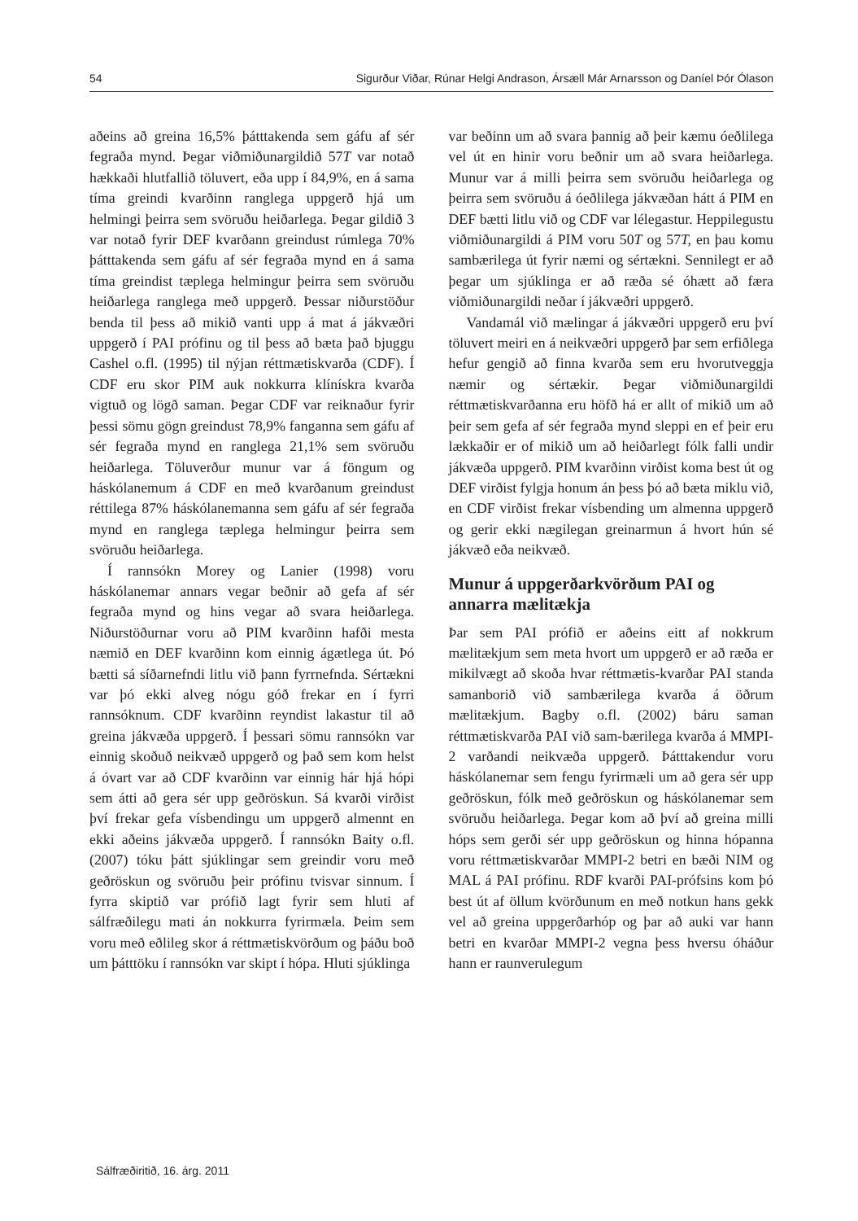54 Sigurður Viðar, Rúnar Helgi Andrason, Ársæll Már Arnarsson og Daníel Þór Ólason
aðeins að greina 16,5% þátttakenda sem gáfu af sér fegraða mynd. Þegar viðmiðunargildið 57T var notað hækkaði hlutfallið töluvert, eða upp í 84,9%, en á sama tíma greindi kvarðinn ranglega uppgerð hjá um helmingi þeirra sem svöruðu heiðarlega. Þegar gildið 3 var notað fyrir DEF kvarðann greindust rúmlega 70% þátttakenda sem gáfu af sér fegraða mynd en á sama tíma greindist tæplega helmingur þeirra sem svöruðu heiðarlega ranglega með uppgerð. Þessar niðurstöður benda til þess að mikið vanti upp á mat á jákvæðri uppgerð í PAI prófinu og til þess að bæta það bjuggu Cashel o.fl. (1995) til nýjan réttmætiskvarða (CDF). Í CDF eru skor PIM auk nokkurra klínískra kvarða vigtuð og lögð saman. Þegar CDF var reiknaður fyrir þessi sömu gögn greindust 78,9% fanganna sem gáfu af sér fegraða mynd en ranglega 21,1% sem svöruðu heiðarlega. Töluverður munur var á föngum og háskólanemum á CDF en með kvarðanum greindust réttilega 87% háskólanemanna sem gáfu af sér fegraða mynd en ranglega tæplega helmingur þeirra sem svöruðu heiðarlega.
Í rannsókn Morey og Lanier (1998) voru háskólanemar annars vegar beðnir að gefa af sér fegraða mynd og hins vegar að svara heiðarlega. Niðurstöðurnar voru að PIM kvarðinn hafði mesta næmið en DEF kvarðinn kom einnig ágætlega út. Þó bætti sá síðarnefndi litlu við þann fyrrnefnda. Sértækni var þó ekki alveg nógu góð frekar en í fyrri rannsóknum. CDF kvarðinn reyndist lakastur til að greina jákvæða uppgerð. Í þessari sömu rannsókn var einnig skoðuð neikvæð uppgerð og það sem kom helst á óvart var að CDF kvarðinn var einnig hár hjá hópi sem átti að gera sér upp geðröskun. Sá kvarði virðist því frekar gefa vísbendingu um uppgerð almennt en ekki aðeins jákvæða uppgerð. Í rannsókn Baity o.fl. (2007) tóku þátt sjúklingar sem greindir voru með geðröskun og svöruðu þeir prófinu tvisvar sinnum. Í fyrra skiptið var prófið lagt fyrir sem hluti af sálfræðilegu mati án nokkurra fyrirmæla. Þeim sem voru með eðlileg skor á réttmætiskvörðum og þáðu boð um þátttöku í rannsókn var skipt í hópa. Hluti sjúklinga
var beðinn um að svara þannig að þeir kæmu óeðlilega vel út en hinir voru beðnir um að svara heiðarlega. Munur var á milli þeirra sem svöruðu heiðarlega og þeirra sem svöruðu á óeðlilega jákvæðan hátt á PIM en DEF bætti litlu við og CDF var lélegastur. Heppilegustu viðmiðunargildi á PIM voru 50T og 57T, en þau komu sambærilega út fyrir næmi og sértækni. Sennilegt er að þegar um sjúklinga er að ræða sé óhætt að færa viðmiðunargildi neðar í jákvæðri uppgerð.
Vandamál við mælingar á jákvæðri uppgerð eru því töluvert meiri en á neikvæðri uppgerð þar sem erfiðlega hefur gengið að finna kvarða sem eru hvorutveggja næmir og sértækir. Þegar viðmiðunargildi réttmætiskvarðanna eru höfð há er allt of mikið um að þeir sem gefa af sér fegraða mynd sleppi en ef þeir eru lækkaðir er of mikið um að heiðarlegt fólk falli undir jákvæða uppgerð. PIM kvarðinn virðist koma best út og DEF virðist fylgja honum án þess þó að bæta miklu við, en CDF virðist frekar vísbending um almenna uppgerð og gerir ekki nægilegan greinarmun á hvort hún sé jákvæð eða neikvæð.
Munur á uppgerðarkvörðum PAI og annarra mælitækja
Þar sem PAI prófið er aðeins eitt af nokkrum mælitækjum sem meta hvort um uppgerð er að ræða er mikilvægt að skoða hvar réttmætis-kvarðar PAI standa samanborið við sambærilega kvarða á öðrum mælitækjum. Bagby o.fl. (2002) báru saman réttmætiskvarða PAI við sam-bærilega kvarða á MMPI-2 varðandi neikvæða uppgerð. Þátttakendur voru háskólanemar sem fengu fyrirmæli um að gera sér upp geðröskun, fólk með geðröskun og háskólanemar sem svöruðu heiðarlega. Þegar kom að því að greina milli hóps sem gerði sér upp geðröskun og hinna hópanna voru réttmætiskvarðar MMPI-2 betri en bæði NIM og MAL á PAI prófinu. RDF kvarði PAI-prófsins kom þó best út af öllum kvörðunum en með notkun hans gekk vel að greina uppgerðarhóp og þar að auki var hann betri en kvarðar MMPI-2 vegna þess hversu óháður hann er raunverulegum
Sálfræðiritið, 16. árg. 2011